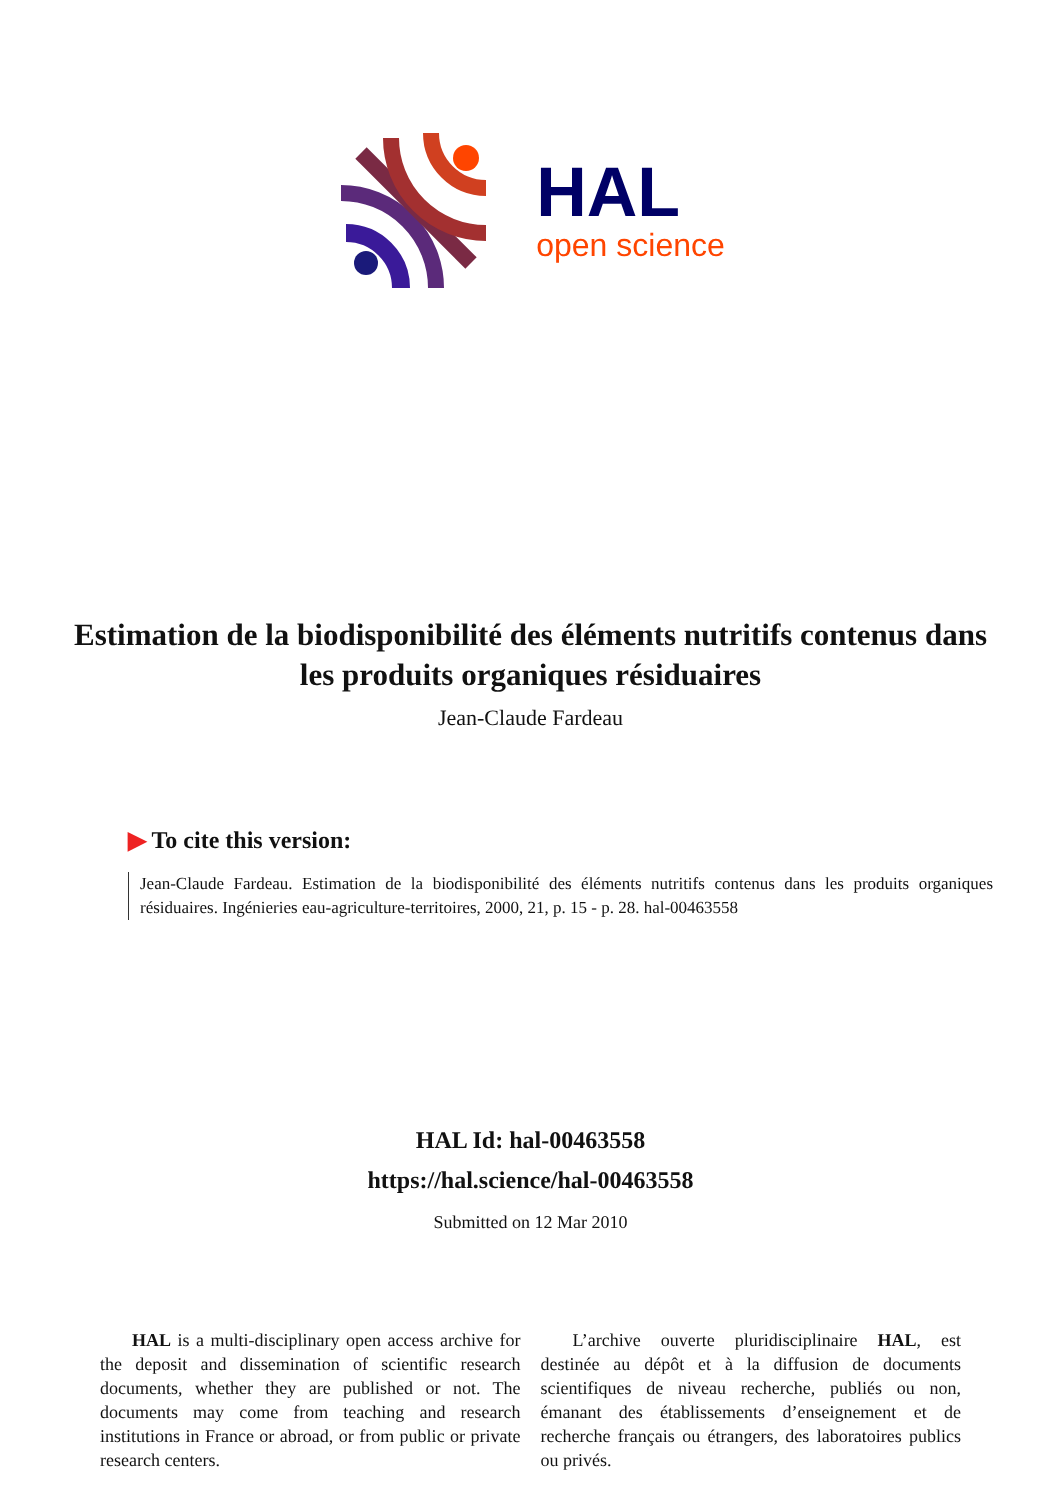HAL
open science
Estimation de la biodisponibilité des éléments nutritifs contenus dans les produits organiques résiduaires
Jean-Claude Fardeau
▶ To cite this version:
Jean-Claude Fardeau. Estimation de la biodisponibilité des éléments nutritifs contenus dans les produits organiques résiduaires. Ingénieries eau-agriculture-territoires, 2000, 21, p. 15 - p. 28. hal-00463558
HAL Id: hal-00463558
https://hal.science/hal-00463558
Submitted on 12 Mar 2010
HAL is a multi-disciplinary open access archive for the deposit and dissemination of scientific research documents, whether they are published or not. The documents may come from teaching and research institutions in France or abroad, or from public or private research centers.
L’archive ouverte pluridisciplinaire HAL, est destinée au dépôt et à la diffusion de documents scientifiques de niveau recherche, publiés ou non, émanant des établissements d’enseignement et de recherche français ou étrangers, des laboratoires publics ou privés.